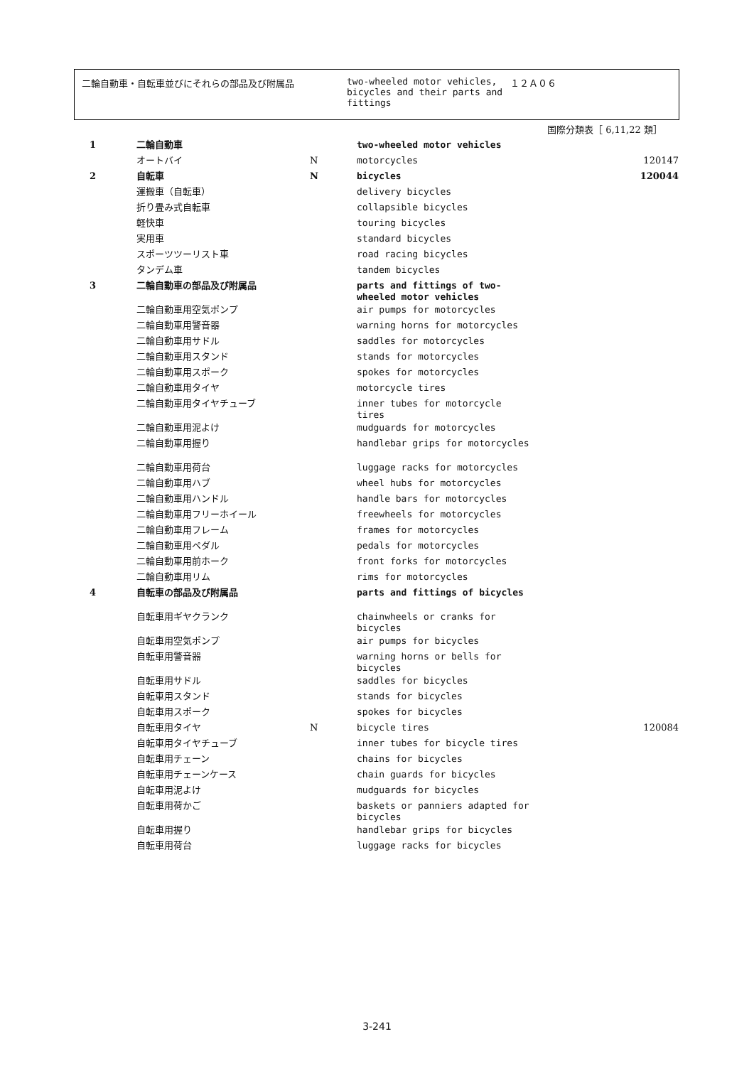二輪自動車・自転車並びにそれらの部品及び附属品 two-wheeled motor vehicles, bicycles and their parts and fittings
１２Ａ０６
国際分類表［ 6,11,22 類］
| 1 | 二輪自動車 | | two-wheeled motor vehicles | |
| | オートバイ | N | motorcycles | 120147 |
| 2 | 自転車 | N | bicycles | 120044 |
| | 運搬車（自転車） | | delivery bicycles | |
| | 折り畳み式自転車 | | collapsible bicycles | |
| | 軽快車 | | touring bicycles | |
| | 実用車 | | standard bicycles | |
| | スポーツツーリスト車 | | road racing bicycles | |
| | タンデム車 | | tandem bicycles | |
| 3 | 二輪自動車の部品及び附属品 | | parts and fittings of two-wheeled motor vehicles | |
| | 二輪自動車用空気ポンプ | | air pumps for motorcycles | |
| | 二輪自動車用警音器 | | warning horns for motorcycles | |
| | 二輪自動車用サドル | | saddles for motorcycles | |
| | 二輪自動車用スタンド | | stands for motorcycles | |
| | 二輪自動車用スポーク | | spokes for motorcycles | |
| | 二輪自動車用タイヤ | | motorcycle tires | |
| | 二輪自動車用タイヤチューブ | | inner tubes for motorcycle tires | |
| | 二輪自動車用泥よけ | | mudguards for motorcycles | |
| | 二輪自動車用握り | | handlebar grips for motorcycles | |
| | 二輪自動車用荷台 | | luggage racks for motorcycles | |
| | 二輪自動車用ハブ | | wheel hubs for motorcycles | |
| | 二輪自動車用ハンドル | | handle bars for motorcycles | |
| | 二輪自動車用フリーホイール | | freewheels for motorcycles | |
| | 二輪自動車用フレーム | | frames for motorcycles | |
| | 二輪自動車用ペダル | | pedals for motorcycles | |
| | 二輪自動車用前ホーク | | front forks for motorcycles | |
| | 二輪自動車用リム | | rims for motorcycles | |
| 4 | 自転車の部品及び附属品 | | parts and fittings of bicycles | |
| | 自転車用ギヤクランク | | chainwheels or cranks for bicycles | |
| | 自転車用空気ポンプ | | air pumps for bicycles | |
| | 自転車用警音器 | | warning horns or bells for bicycles | |
| | 自転車用サドル | | saddles for bicycles | |
| | 自転車用スタンド | | stands for bicycles | |
| | 自転車用スポーク | | spokes for bicycles | |
| | 自転車用タイヤ | N | bicycle tires | 120084 |
| | 自転車用タイヤチューブ | | inner tubes for bicycle tires | |
| | 自転車用チェーン | | chains for bicycles | |
| | 自転車用チェーンケース | | chain guards for bicycles | |
| | 自転車用泥よけ | | mudguards for bicycles | |
| | 自転車用荷かご | | baskets or panniers adapted for bicycles | |
| | 自転車用握り | | handlebar grips for bicycles | |
| | 自転車用荷台 | | luggage racks for bicycles | |
3-241